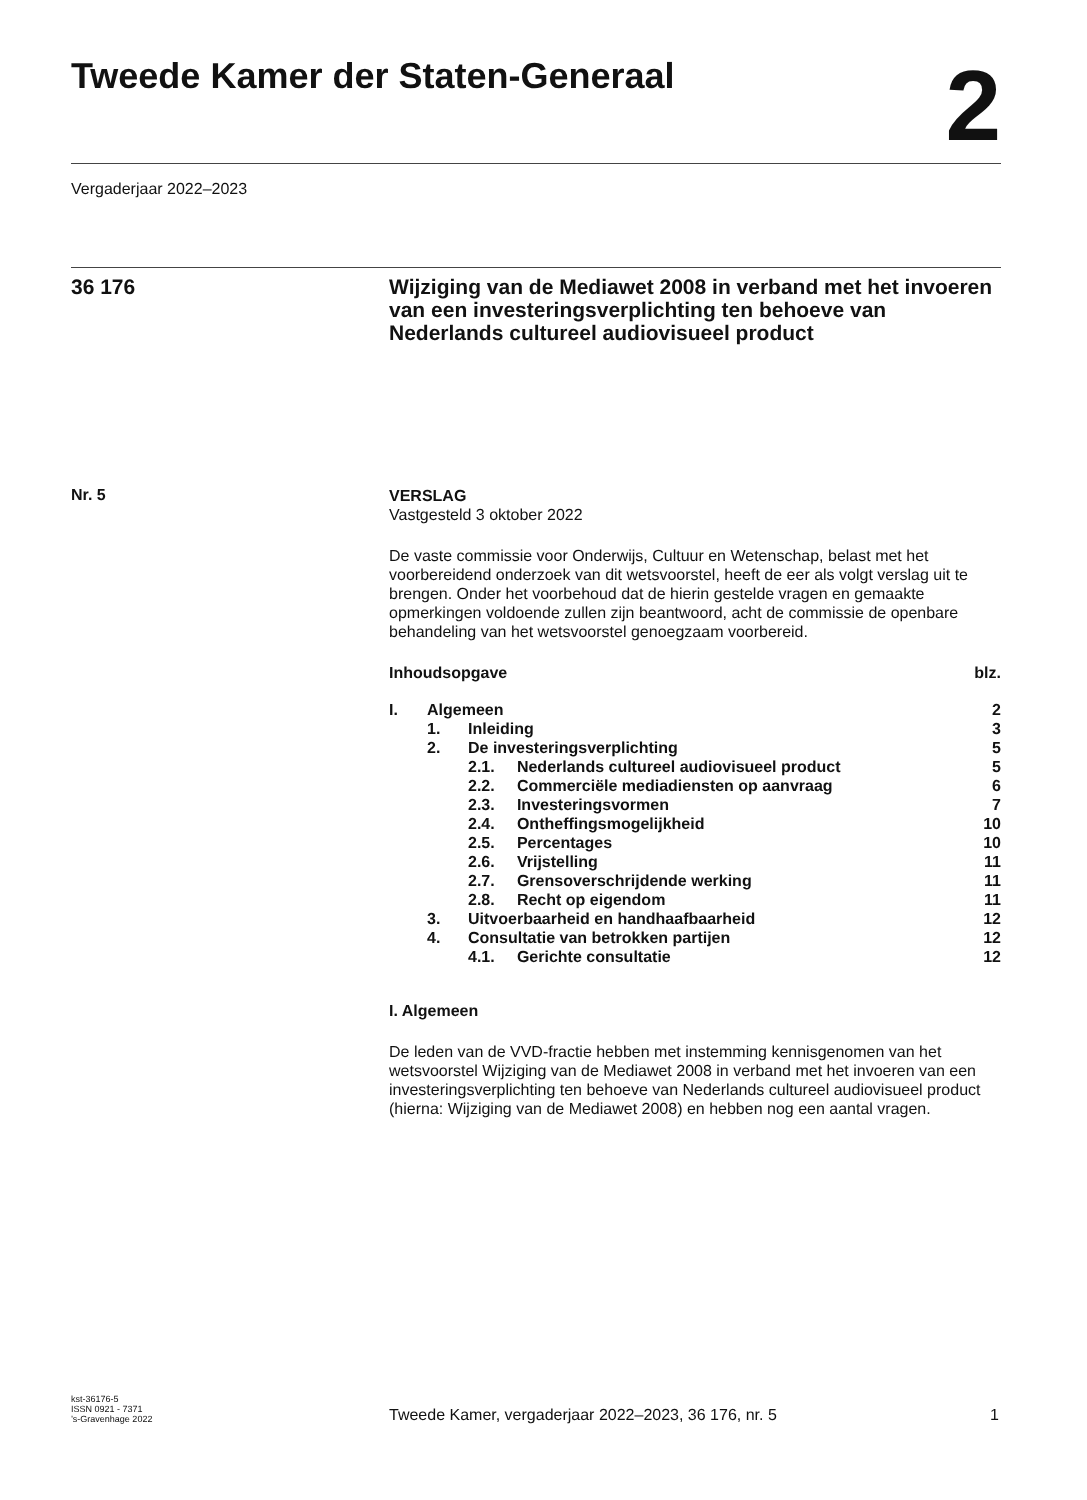Tweede Kamer der Staten-Generaal
2
Vergaderjaar 2022–2023
36 176
Wijziging van de Mediawet 2008 in verband met het invoeren van een investeringsverplichting ten behoeve van Nederlands cultureel audiovisueel product
Nr. 5
VERSLAG
Vastgesteld 3 oktober 2022
De vaste commissie voor Onderwijs, Cultuur en Wetenschap, belast met het voorbereidend onderzoek van dit wetsvoorstel, heeft de eer als volgt verslag uit te brengen. Onder het voorbehoud dat de hierin gestelde vragen en gemaakte opmerkingen voldoende zullen zijn beantwoord, acht de commissie de openbare behandeling van het wetsvoorstel genoegzaam voorbereid.
| Inhoudsopgave | | | blz. |
| I. | Algemeen | | 2 |
| | 1. | Inleiding | 3 |
| | 2. | De investeringsverplichting | 5 |
| | | 2.1. Nederlands cultureel audiovisueel product | 5 |
| | | 2.2. Commerciële mediadiensten op aanvraag | 6 |
| | | 2.3. Investeringsvormen | 7 |
| | | 2.4. Ontheffingsmogelijkheid | 10 |
| | | 2.5. Percentages | 10 |
| | | 2.6. Vrijstelling | 11 |
| | | 2.7. Grensoverschrijdende werking | 11 |
| | | 2.8. Recht op eigendom | 11 |
| | 3. | Uitvoerbaarheid en handhaafbaarheid | 12 |
| | 4. | Consultatie van betrokken partijen | 12 |
| | | 4.1. Gerichte consultatie | 12 |
I. Algemeen
De leden van de VVD-fractie hebben met instemming kennisgenomen van het wetsvoorstel Wijziging van de Mediawet 2008 in verband met het invoeren van een investeringsverplichting ten behoeve van Nederlands cultureel audiovisueel product (hierna: Wijziging van de Mediawet 2008) en hebben nog een aantal vragen.
kst-36176-5
ISSN 0921 - 7371
’s-Gravenhage 2022
Tweede Kamer, vergaderjaar 2022–2023, 36 176, nr. 5
1